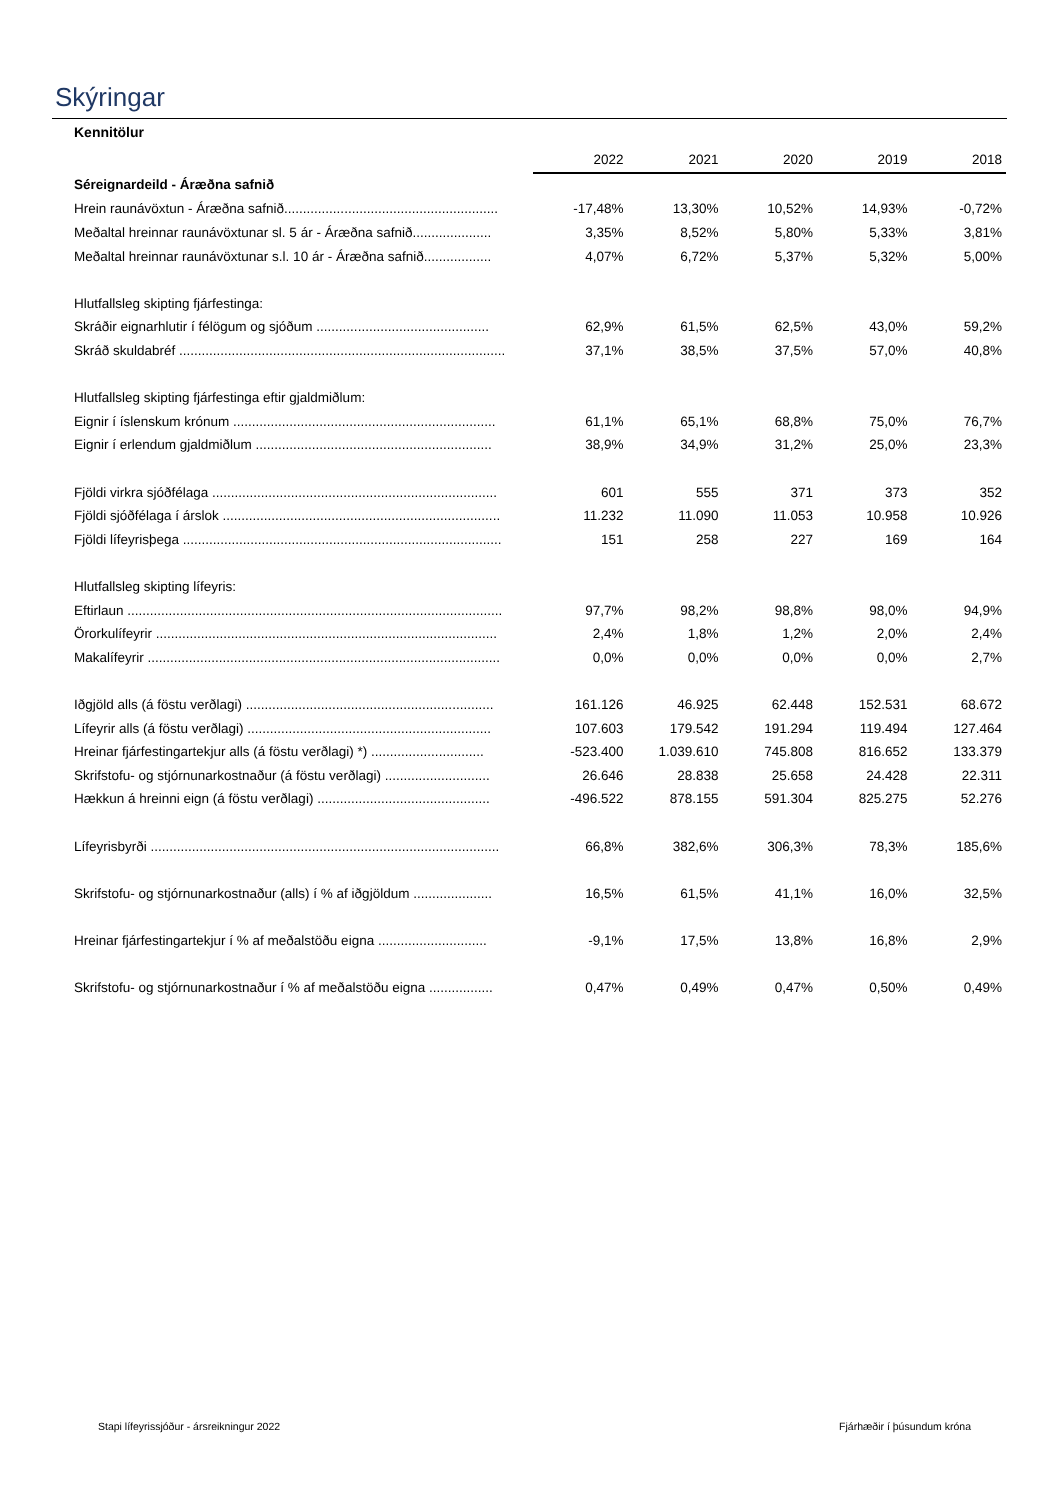Skýringar
Kennitölur
| | 2022 | 2021 | 2020 | 2019 | 2018 |
| --- | --- | --- | --- | --- | --- |
| Séreignardeild - Áræðna safnið | | | | | |
| Hrein raunávöxtun - Áræðna safnið......................................................... | -17,48% | 13,30% | 10,52% | 14,93% | -0,72% |
| Meðaltal hreinnar raunávöxtunar sl. 5 ár - Áræðna safnið..................... | 3,35% | 8,52% | 5,80% | 5,33% | 3,81% |
| Meðaltal hreinnar raunávöxtunar s.l. 10 ár - Áræðna safnið.................. | 4,07% | 6,72% | 5,37% | 5,32% | 5,00% |
| Hlutfallsleg skipting fjárfestinga: | | | | | |
| Skráðir eignarhlutir í félögum og sjóðum .............................................. | 62,9% | 61,5% | 62,5% | 43,0% | 59,2% |
| Skráð skuldabréf ....................................................................................... | 37,1% | 38,5% | 37,5% | 57,0% | 40,8% |
| Hlutfallsleg skipting fjárfestinga eftir gjaldmiðlum: | | | | | |
| Eignir í íslenskum krónum ...................................................................... | 61,1% | 65,1% | 68,8% | 75,0% | 76,7% |
| Eignir í erlendum gjaldmiðlum ............................................................... | 38,9% | 34,9% | 31,2% | 25,0% | 23,3% |
| Fjöldi virkra sjóðfélaga ............................................................................ | 601 | 555 | 371 | 373 | 352 |
| Fjöldi sjóðfélaga í árslok .......................................................................... | 11.232 | 11.090 | 11.053 | 10.958 | 10.926 |
| Fjöldi lífeyrisþega ..................................................................................... | 151 | 258 | 227 | 169 | 164 |
| Hlutfallsleg skipting lífeyris: | | | | | |
| Eftirlaun .................................................................................................... | 97,7% | 98,2% | 98,8% | 98,0% | 94,9% |
| Örorkulífeyrir ........................................................................................... | 2,4% | 1,8% | 1,2% | 2,0% | 2,4% |
| Makalífeyrir .............................................................................................. | 0,0% | 0,0% | 0,0% | 0,0% | 2,7% |
| Iðgjöld alls (á föstu verðlagi) .................................................................. | 161.126 | 46.925 | 62.448 | 152.531 | 68.672 |
| Lífeyrir alls (á föstu verðlagi) ................................................................. | 107.603 | 179.542 | 191.294 | 119.494 | 127.464 |
| Hreinar fjárfestingartekjur alls (á föstu verðlagi) *) .............................. | -523.400 | 1.039.610 | 745.808 | 816.652 | 133.379 |
| Skrifstofu- og stjórnunarkostnaður (á föstu verðlagi) ............................ | 26.646 | 28.838 | 25.658 | 24.428 | 22.311 |
| Hækkun á hreinni eign (á föstu verðlagi) .............................................. | -496.522 | 878.155 | 591.304 | 825.275 | 52.276 |
| Lífeyrisbyrði ............................................................................................. | 66,8% | 382,6% | 306,3% | 78,3% | 185,6% |
| Skrifstofu- og stjórnunarkostnaður (alls) í % af iðgjöldum ..................... | 16,5% | 61,5% | 41,1% | 16,0% | 32,5% |
| Hreinar fjárfestingartekjur í % af meðalstöðu eigna ............................. | -9,1% | 17,5% | 13,8% | 16,8% | 2,9% |
| Skrifstofu- og stjórnunarkostnaður í % af meðalstöðu eigna ................. | 0,47% | 0,49% | 0,47% | 0,50% | 0,49% |
Stapi lífeyrissjóður - ársreikningur 2022 Fjárhæðir í þúsundum króna